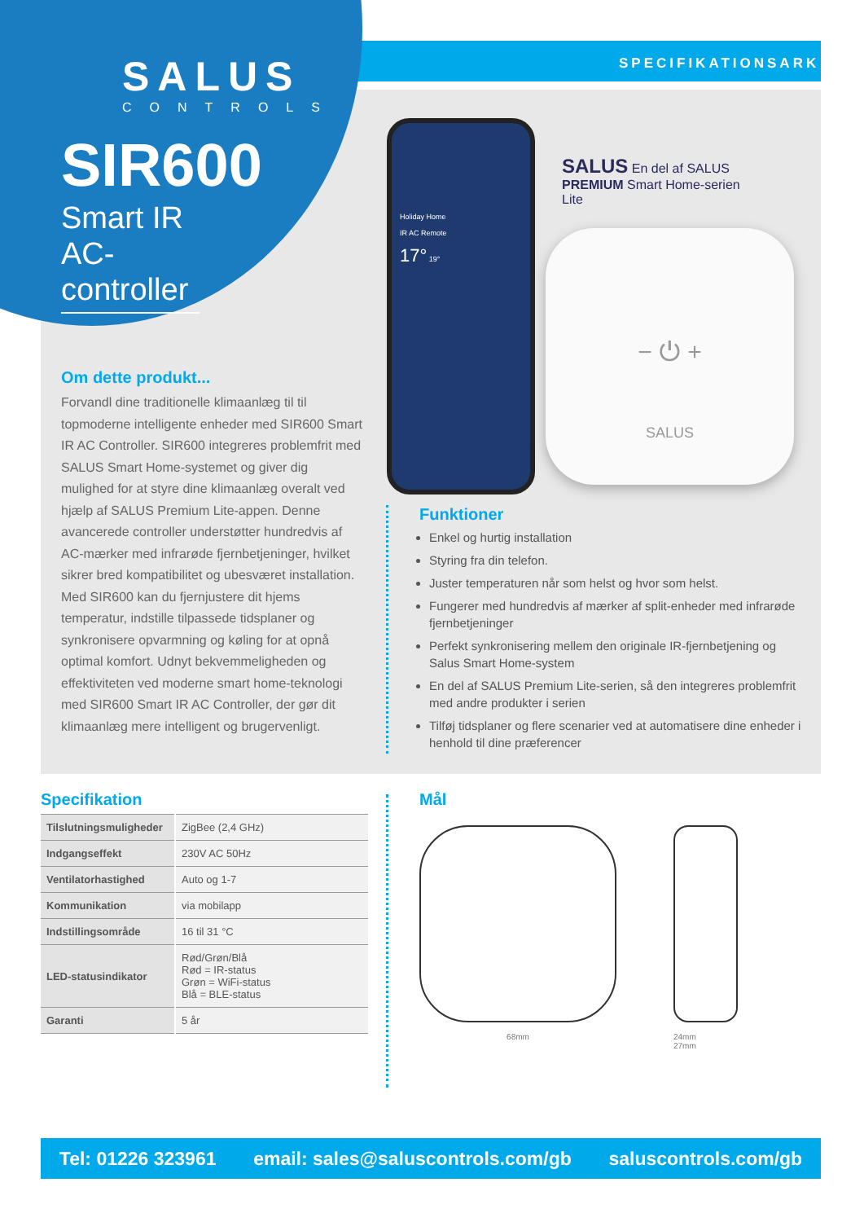SPECIFIKATIONSARK
SALUS
CONTROLS
SIR600
Smart IR AC-controller
Om dette produkt...
Forvandl dine traditionelle klimaanlæg til til topmoderne intelligente enheder med SIR600 Smart IR AC Controller. SIR600 integreres problemfrit med SALUS Smart Home-systemet og giver dig mulighed for at styre dine klimaanlæg overalt ved hjælp af SALUS Premium Lite-appen. Denne avancerede controller understøtter hundredvis af AC-mærker med infrarøde fjernbetjeninger, hvilket sikrer bred kompatibilitet og ubesværet installation. Med SIR600 kan du fjernjustere dit hjems temperatur, indstille tilpassede tidsplaner og synkronisere opvarmning og køling for at opnå optimal komfort. Udnyt bekvemmeligheden og effektiviteten ved moderne smart home-teknologi med SIR600 Smart IR AC Controller, der gør dit klimaanlæg mere intelligent og brugervenligt.
Holiday Home
IR AC Remote
17° 19°
SALUS En del af SALUS
PREMIUM Smart Home-serien
Lite
− ⏻ +
SALUS
Funktioner
Enkel og hurtig installation
Styring fra din telefon.
Juster temperaturen når som helst og hvor som helst.
Fungerer med hundredvis af mærker af split-enheder med infrarøde fjernbetjeninger
Perfekt synkronisering mellem den originale IR-fjernbetjening og Salus Smart Home-system
En del af SALUS Premium Lite-serien, så den integreres problemfrit med andre produkter i serien
Tilføj tidsplaner og flere scenarier ved at automatisere dine enheder i henhold til dine præferencer
Specifikation
| Tilslutningsmuligheder | ZigBee (2,4 GHz) |
| Indgangseffekt | 230V AC 50Hz |
| Ventilatorhastighed | Auto og 1-7 |
| Kommunikation | via mobilapp |
| Indstillingsområde | 16 til 31 °C |
| LED-statusindikator | Rød/Grøn/Blå Rød = IR-status Grøn = WiFi-status Blå = BLE-status |
| Garanti | 5 år |
Mål
68mm 24mm
27mm
Tel: 01226 323961 email: sales@saluscontrols.com/gb saluscontrols.com/gb